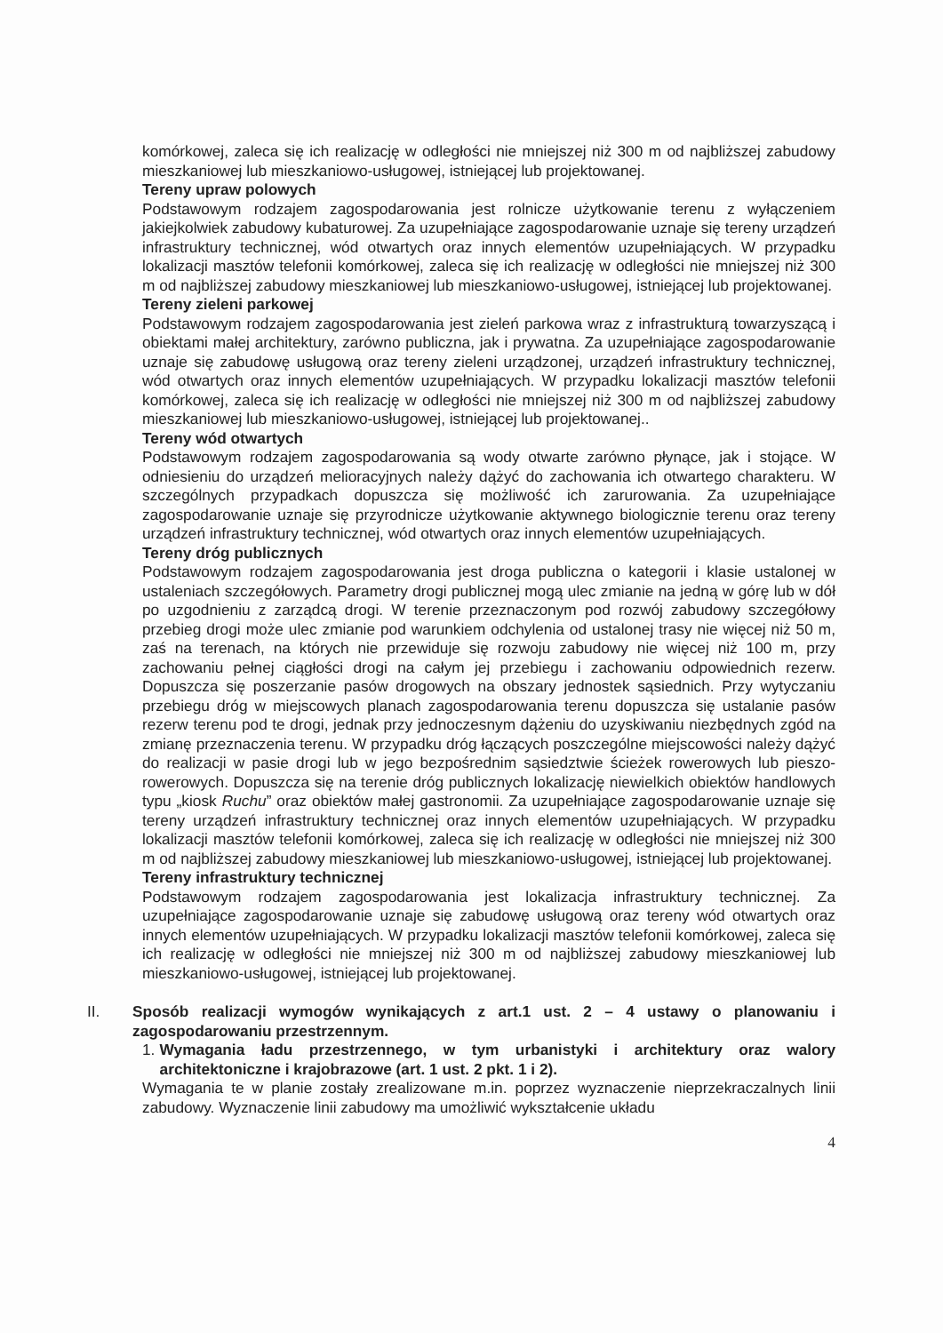komórkowej, zaleca się ich realizację w odległości nie mniejszej niż 300 m od najbliższej zabudowy mieszkaniowej lub mieszkaniowo-usługowej, istniejącej lub projektowanej.
Tereny upraw polowych
Podstawowym rodzajem zagospodarowania jest rolnicze użytkowanie terenu z wyłączeniem jakiejkolwiek zabudowy kubaturowej. Za uzupełniające zagospodarowanie uznaje się tereny urządzeń infrastruktury technicznej, wód otwartych oraz innych elementów uzupełniających. W przypadku lokalizacji masztów telefonii komórkowej, zaleca się ich realizację w odległości nie mniejszej niż 300 m od najbliższej zabudowy mieszkaniowej lub mieszkaniowo-usługowej, istniejącej lub projektowanej.
Tereny zieleni parkowej
Podstawowym rodzajem zagospodarowania jest zieleń parkowa wraz z infrastrukturą towarzyszącą i obiektami małej architektury, zarówno publiczna, jak i prywatna. Za uzupełniające zagospodarowanie uznaje się zabudowę usługową oraz tereny zieleni urządzonej, urządzeń infrastruktury technicznej, wód otwartych oraz innych elementów uzupełniających. W przypadku lokalizacji masztów telefonii komórkowej, zaleca się ich realizację w odległości nie mniejszej niż 300 m od najbliższej zabudowy mieszkaniowej lub mieszkaniowo-usługowej, istniejącej lub projektowanej..
Tereny wód otwartych
Podstawowym rodzajem zagospodarowania są wody otwarte zarówno płynące, jak i stojące. W odniesieniu do urządzeń melioracyjnych należy dążyć do zachowania ich otwartego charakteru. W szczególnych przypadkach dopuszcza się możliwość ich zarurowania. Za uzupełniające zagospodarowanie uznaje się przyrodnicze użytkowanie aktywnego biologicznie terenu oraz tereny urządzeń infrastruktury technicznej, wód otwartych oraz innych elementów uzupełniających.
Tereny dróg publicznych
Podstawowym rodzajem zagospodarowania jest droga publiczna o kategorii i klasie ustalonej w ustaleniach szczegółowych. Parametry drogi publicznej mogą ulec zmianie na jedną w górę lub w dół po uzgodnieniu z zarządcą drogi. W terenie przeznaczonym pod rozwój zabudowy szczegółowy przebieg drogi może ulec zmianie pod warunkiem odchylenia od ustalonej trasy nie więcej niż 50 m, zaś na terenach, na których nie przewiduje się rozwoju zabudowy nie więcej niż 100 m, przy zachowaniu pełnej ciągłości drogi na całym jej przebiegu i zachowaniu odpowiednich rezerw. Dopuszcza się poszerzanie pasów drogowych na obszary jednostek sąsiednich. Przy wytyczaniu przebiegu dróg w miejscowych planach zagospodarowania terenu dopuszcza się ustalanie pasów rezerw terenu pod te drogi, jednak przy jednoczesnym dążeniu do uzyskiwaniu niezbędnych zgód na zmianę przeznaczenia terenu. W przypadku dróg łączących poszczególne miejscowości należy dążyć do realizacji w pasie drogi lub w jego bezpośrednim sąsiedztwie ścieżek rowerowych lub pieszo-rowerowych. Dopuszcza się na terenie dróg publicznych lokalizację niewielkich obiektów handlowych typu „kiosk Ruchu” oraz obiektów małej gastronomii. Za uzupełniające zagospodarowanie uznaje się tereny urządzeń infrastruktury technicznej oraz innych elementów uzupełniających. W przypadku lokalizacji masztów telefonii komórkowej, zaleca się ich realizację w odległości nie mniejszej niż 300 m od najbliższej zabudowy mieszkaniowej lub mieszkaniowo-usługowej, istniejącej lub projektowanej.
Tereny infrastruktury technicznej
Podstawowym rodzajem zagospodarowania jest lokalizacja infrastruktury technicznej. Za uzupełniające zagospodarowanie uznaje się zabudowę usługową oraz tereny wód otwartych oraz innych elementów uzupełniających. W przypadku lokalizacji masztów telefonii komórkowej, zaleca się ich realizację w odległości nie mniejszej niż 300 m od najbliższej zabudowy mieszkaniowej lub mieszkaniowo-usługowej, istniejącej lub projektowanej.
II. Sposób realizacji wymogów wynikających z art.1 ust. 2 – 4 ustawy o planowaniu i zagospodarowaniu przestrzennym.
1. Wymagania ładu przestrzennego, w tym urbanistyki i architektury oraz walory architektoniczne i krajobrazowe (art. 1 ust. 2 pkt. 1 i 2).
Wymagania te w planie zostały zrealizowane m.in. poprzez wyznaczenie nieprzekraczalnych linii zabudowy. Wyznaczenie linii zabudowy ma umożliwić wykształcenie układu
4